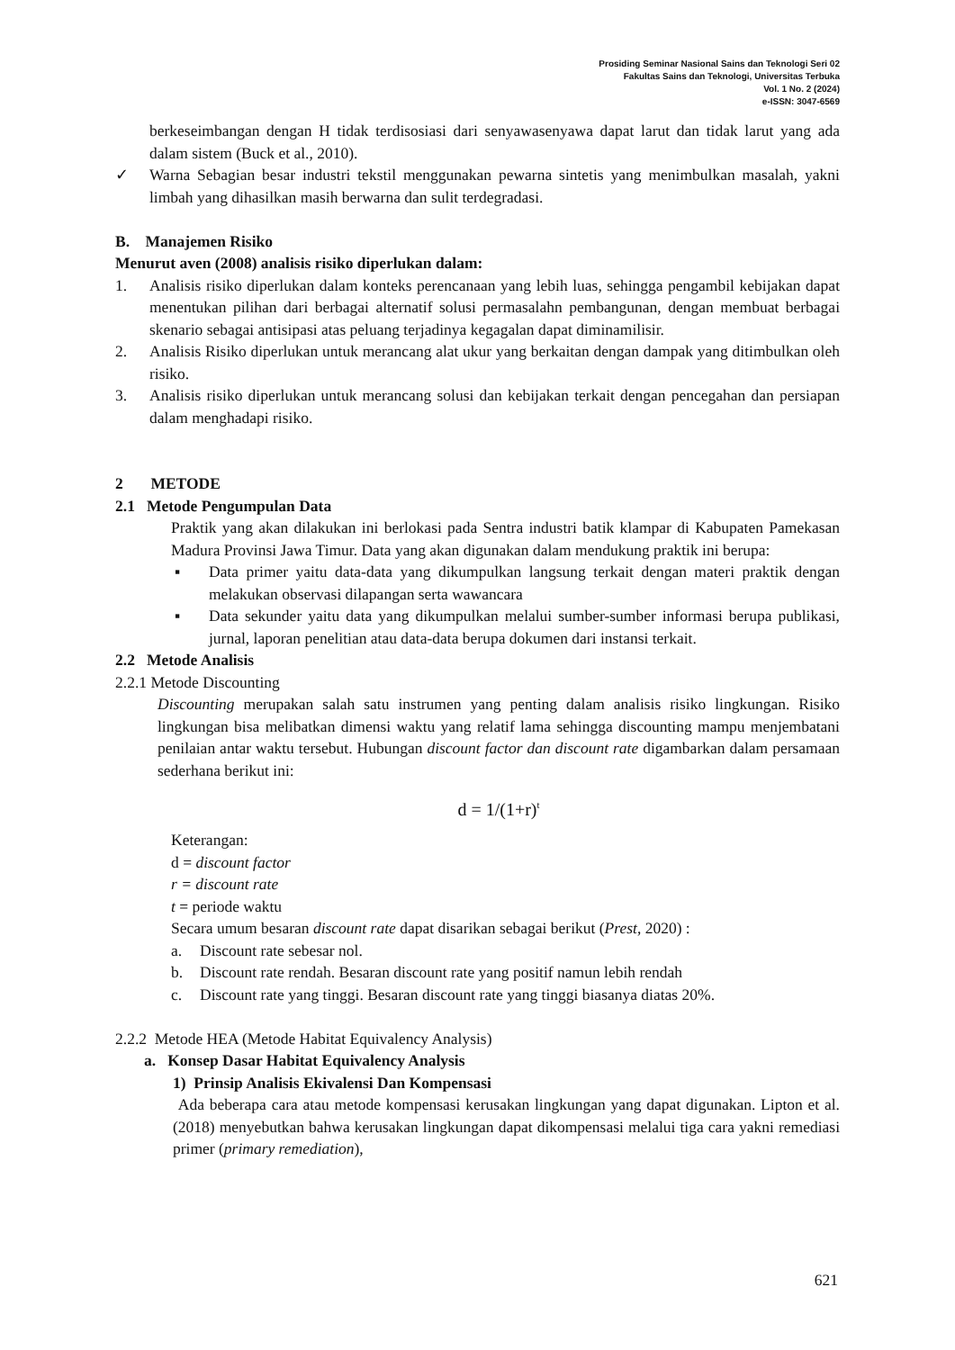Prosiding Seminar Nasional Sains dan Teknologi Seri 02
Fakultas Sains dan Teknologi, Universitas Terbuka
Vol. 1 No. 2 (2024)
e-ISSN: 3047-6569
berkeseimbangan dengan H tidak terdisosiasi dari senyawasenyawa dapat larut dan tidak larut yang ada dalam sistem (Buck et al., 2010).
✓ Warna Sebagian besar industri tekstil menggunakan pewarna sintetis yang menimbulkan masalah, yakni limbah yang dihasilkan masih berwarna dan sulit terdegradasi.
B. Manajemen Risiko
Menurut aven (2008) analisis risiko diperlukan dalam:
1. Analisis risiko diperlukan dalam konteks perencanaan yang lebih luas, sehingga pengambil kebijakan dapat menentukan pilihan dari berbagai alternatif solusi permasalahn pembangunan, dengan membuat berbagai skenario sebagai antisipasi atas peluang terjadinya kegagalan dapat diminamilisir.
2. Analisis Risiko diperlukan untuk merancang alat ukur yang berkaitan dengan dampak yang ditimbulkan oleh risiko.
3. Analisis risiko diperlukan untuk merancang solusi dan kebijakan terkait dengan pencegahan dan persiapan dalam menghadapi risiko.
2 METODE
2.1 Metode Pengumpulan Data
Praktik yang akan dilakukan ini berlokasi pada Sentra industri batik klampar di Kabupaten Pamekasan Madura Provinsi Jawa Timur. Data yang akan digunakan dalam mendukung praktik ini berupa:
▪ Data primer yaitu data-data yang dikumpulkan langsung terkait dengan materi praktik dengan melakukan observasi dilapangan serta wawancara
▪ Data sekunder yaitu data yang dikumpulkan melalui sumber-sumber informasi berupa publikasi, jurnal, laporan penelitian atau data-data berupa dokumen dari instansi terkait.
2.2 Metode Analisis
2.2.1 Metode Discounting
Discounting merupakan salah satu instrumen yang penting dalam analisis risiko lingkungan. Risiko lingkungan bisa melibatkan dimensi waktu yang relatif lama sehingga discounting mampu menjembatani penilaian antar waktu tersebut. Hubungan discount factor dan discount rate digambarkan dalam persamaan sederhana berikut ini:
d = 1/(1+r)<sup>t</sup>
Keterangan:
d = discount factor
r = discount rate
t = periode waktu
Secara umum besaran discount rate dapat disarikan sebagai berikut (Prest, 2020) :
a. Discount rate sebesar nol.
b. Discount rate rendah. Besaran discount rate yang positif namun lebih rendah
c. Discount rate yang tinggi. Besaran discount rate yang tinggi biasanya diatas 20%.
2.2.2 Metode HEA (Metode Habitat Equivalency Analysis)
a. Konsep Dasar Habitat Equivalency Analysis
1) Prinsip Analisis Ekivalensi Dan Kompensasi
Ada beberapa cara atau metode kompensasi kerusakan lingkungan yang dapat digunakan. Lipton et al. (2018) menyebutkan bahwa kerusakan lingkungan dapat dikompensasi melalui tiga cara yakni remediasi primer (primary remediation),
621